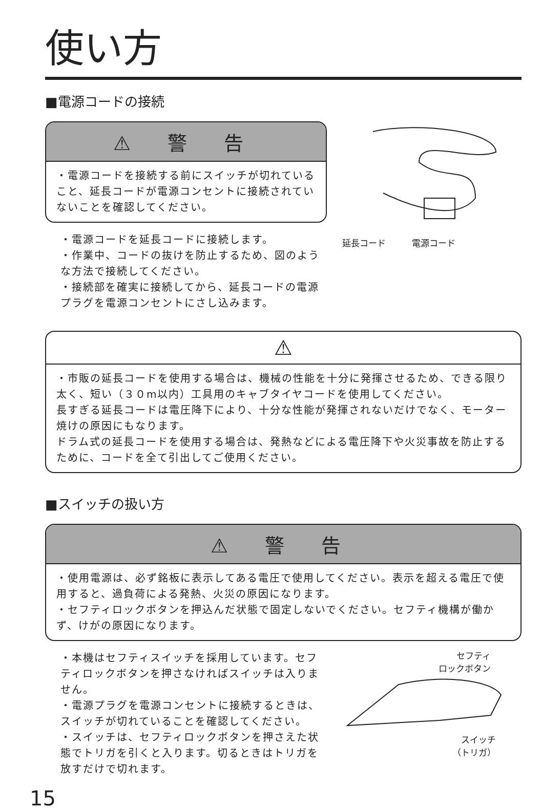使い方
■電源コードの接続
⚠ 警 告
・電源コードを接続する前にスイッチが切れていること、延長コードが電源コンセントに接続されていないことを確認してください。
・電源コードを延長コードに接続します。
・作業中、コードの抜けを防止するため、図のような方法で接続してください。
・接続部を確実に接続してから、延長コードの電源プラグを電源コンセントにさし込みます。
延長コード　　　電源コード
⚠
・市販の延長コードを使用する場合は、機械の性能を十分に発揮させるため、できる限り太く、短い（３０m以内）工具用のキャブタイヤコードを使用してください。
長すぎる延長コードは電圧降下により、十分な性能が発揮されないだけでなく、モーター焼けの原因にもなります。
ドラム式の延長コードを使用する場合は、発熱などによる電圧降下や火災事故を防止するために、コードを全て引出してご使用ください。
■スイッチの扱い方
⚠ 警 告
・使用電源は、必ず銘板に表示してある電圧で使用してください。表示を超える電圧で使用すると、過負荷による発熱、火災の原因になります。
・セフティロックボタンを押込んだ状態で固定しないでください。セフティ機構が働かず、けがの原因になります。
・本機はセフティスイッチを採用しています。セフティロックボタンを押さなければスイッチは入りません。
・電源プラグを電源コンセントに接続するときは、スイッチが切れていることを確認してください。
・スイッチは、セフティロックボタンを押さえた状態でトリガを引くと入ります。切るときはトリガを放すだけで切れます。
セフティ
ロックボタン
スイッチ
（トリガ）
15